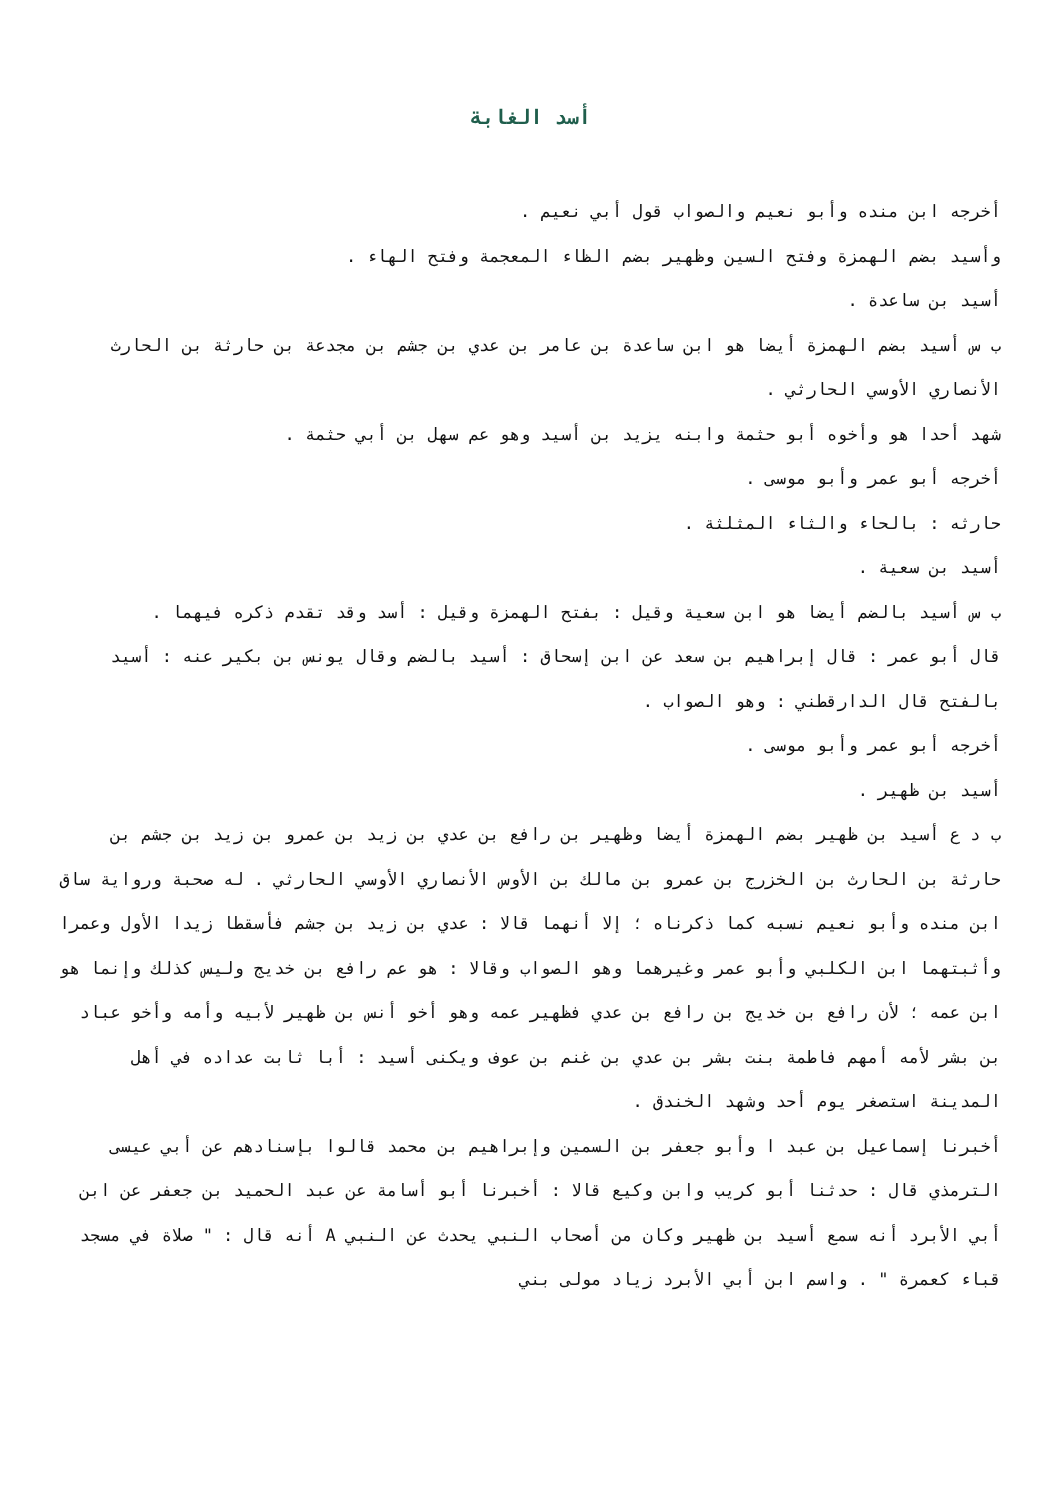أسد الغابة
أخرجه ابن منده وأبو نعيم والصواب قول أبي نعيم .
وأسيد بضم الهمزة وفتح السين وظهير بضم الظاء المعجمة وفتح الهاء .
أسيد بن ساعدة .
ب س أسيد بضم الهمزة أيضا هو ابن ساعدة بن عامر بن عدي بن جشم بن مجدعة بن حارثة بن الحارث الأنصاري الأوسي الحارثي .
شهد أحدا هو وأخوه أبو حثمة وابنه يزيد بن أسيد وهو عم سهل بن أبي حثمة .
أخرجه أبو عمر وأبو موسى .
حارثه : بالحاء والثاء المثلثة .
أسيد بن سعية .
ب س أسيد بالضم أيضا هو ابن سعية وقيل : بفتح الهمزة وقيل : أسد وقد تقدم ذكره فيهما .
قال أبو عمر : قال إبراهيم بن سعد عن ابن إسحاق : أسيد بالضم وقال يونس بن بكير عنه : أسيد بالفتح قال الدارقطني : وهو الصواب .
أخرجه أبو عمر وأبو موسى .
أسيد بن ظهير .
ب د ع أسيد بن ظهير بضم الهمزة أيضا وظهير بن رافع بن عدي بن زيد بن عمرو بن زيد بن جشم بن حارثة بن الحارث بن الخزرج بن عمرو بن مالك بن الأوس الأنصاري الأوسي الحارثي . له صحبة ورواية ساق ابن منده وأبو نعيم نسبه كما ذكرناه ؛ إلا أنهما قالا : عدي بن زيد بن جشم فأسقطا زيدا الأول وعمرا وأثبتهما ابن الكلبي وأبو عمر وغيرهما وهو الصواب وقالا : هو عم رافع بن خديج وليس كذلك وإنما هو ابن عمه ؛ لأن رافع بن خديج بن رافع بن عدي فظهير عمه وهو أخو أنس بن ظهير لأبيه وأمه وأخو عباد بن بشر لأمه أمهم فاطمة بنت بشر بن عدي بن غنم بن عوف ويكنى أسيد : أبا ثابت عداده في أهل المدينة استصغر يوم أحد وشهد الخندق .
أخبرنا إسماعيل بن عبد ا وأبو جعفر بن السمين وإبراهيم بن محمد قالوا بإسنادهم عن أبي عيسى الترمذي قال : حدثنا أبو كريب وابن وكيع قالا : أخبرنا أبو أسامة عن عبد الحميد بن جعفر عن ابن أبي الأبرد أنه سمع أسيد بن ظهير وكان من أصحاب النبي يحدث عن النبي A أنه قال : " صلاة في مسجد قباء كعمرة " . واسم ابن أبي الأبرد زياد مولى بني